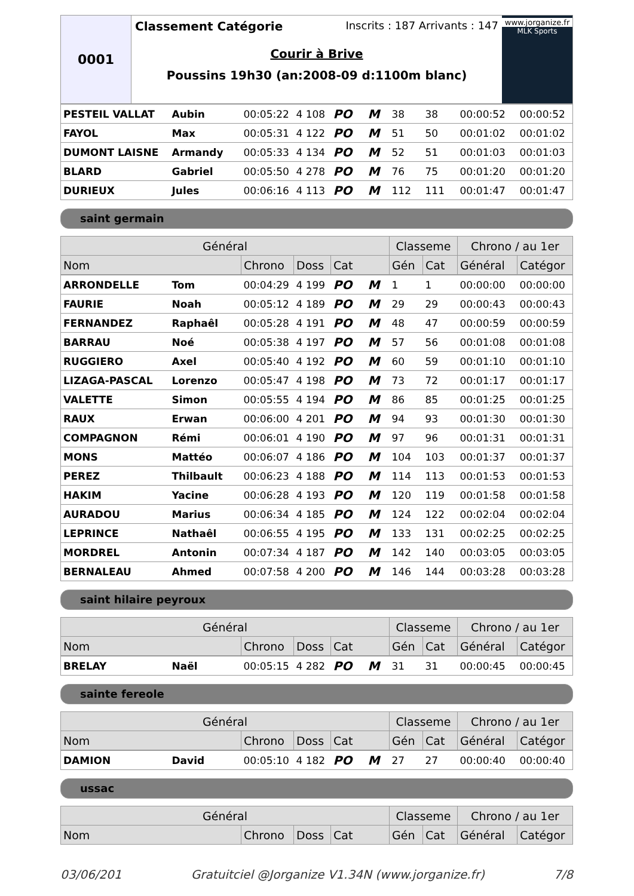0001
Classement Catégorie Inscrits : 187 Arrivants : 147
Courir à Brive
Poussins 19h30 (an:2008-09 d:1100m blanc)
www.jorganize.fr
MLK Sports
| PESTEIL VALLAT | Aubin | 00:05:22 | 4 108 | PO | M | 38 | 38 | 00:00:52 | 00:00:52 |
| FAYOL | Max | 00:05:31 | 4 122 | PO | M | 51 | 50 | 00:01:02 | 00:01:02 |
| DUMONT LAISNE | Armandy | 00:05:33 | 4 134 | PO | M | 52 | 51 | 00:01:03 | 00:01:03 |
| BLARD | Gabriel | 00:05:50 | 4 278 | PO | M | 76 | 75 | 00:01:20 | 00:01:20 |
| DURIEUX | Jules | 00:06:16 | 4 113 | PO | M | 112 | 111 | 00:01:47 | 00:01:47 |
saint germain
| Général | | | | Classeme | | Chrono / au 1er | |
| --- | --- | --- | --- | --- | --- | --- | --- |
| Nom | Chrono | Doss | Cat | Gén | Cat | Général | Catégor |
| ARRONDELLE | Tom | 00:04:29 | 4 199 | PO | M | 1 | 1 | 00:00:00 | 00:00:00 |
| FAURIE | Noah | 00:05:12 | 4 189 | PO | M | 29 | 29 | 00:00:43 | 00:00:43 |
| FERNANDEZ | Raphaêl | 00:05:28 | 4 191 | PO | M | 48 | 47 | 00:00:59 | 00:00:59 |
| BARRAU | Noé | 00:05:38 | 4 197 | PO | M | 57 | 56 | 00:01:08 | 00:01:08 |
| RUGGIERO | Axel | 00:05:40 | 4 192 | PO | M | 60 | 59 | 00:01:10 | 00:01:10 |
| LIZAGA-PASCAL | Lorenzo | 00:05:47 | 4 198 | PO | M | 73 | 72 | 00:01:17 | 00:01:17 |
| VALETTE | Simon | 00:05:55 | 4 194 | PO | M | 86 | 85 | 00:01:25 | 00:01:25 |
| RAUX | Erwan | 00:06:00 | 4 201 | PO | M | 94 | 93 | 00:01:30 | 00:01:30 |
| COMPAGNON | Rémi | 00:06:01 | 4 190 | PO | M | 97 | 96 | 00:01:31 | 00:01:31 |
| MONS | Mattéo | 00:06:07 | 4 186 | PO | M | 104 | 103 | 00:01:37 | 00:01:37 |
| PEREZ | Thilbault | 00:06:23 | 4 188 | PO | M | 114 | 113 | 00:01:53 | 00:01:53 |
| HAKIM | Yacine | 00:06:28 | 4 193 | PO | M | 120 | 119 | 00:01:58 | 00:01:58 |
| AURADOU | Marius | 00:06:34 | 4 185 | PO | M | 124 | 122 | 00:02:04 | 00:02:04 |
| LEPRINCE | Nathaêl | 00:06:55 | 4 195 | PO | M | 133 | 131 | 00:02:25 | 00:02:25 |
| MORDREL | Antonin | 00:07:34 | 4 187 | PO | M | 142 | 140 | 00:03:05 | 00:03:05 |
| BERNALEAU | Ahmed | 00:07:58 | 4 200 | PO | M | 146 | 144 | 00:03:28 | 00:03:28 |
saint hilaire peyroux
| Général | | | | Classeme | | Chrono / au 1er | |
| --- | --- | --- | --- | --- | --- | --- | --- |
| Nom | Chrono | Doss | Cat | Gén | Cat | Général | Catégor |
| BRELAY | Naël | 00:05:15 | 4 282 | PO | M | 31 | 31 | 00:00:45 | 00:00:45 |
sainte fereole
| Général | | | | Classeme | | Chrono / au 1er | |
| --- | --- | --- | --- | --- | --- | --- | --- |
| Nom | Chrono | Doss | Cat | Gén | Cat | Général | Catégor |
| DAMION | David | 00:05:10 | 4 182 | PO | M | 27 | 27 | 00:00:40 | 00:00:40 |
ussac
| Général | | | | Classeme | | Chrono / au 1er | |
| --- | --- | --- | --- | --- | --- | --- | --- |
| Nom | Chrono | Doss | Cat | Gén | Cat | Général | Catégor |
03/06/201 Gratuitciel @Jorganize V1.34N (www.jorganize.fr) 7/8